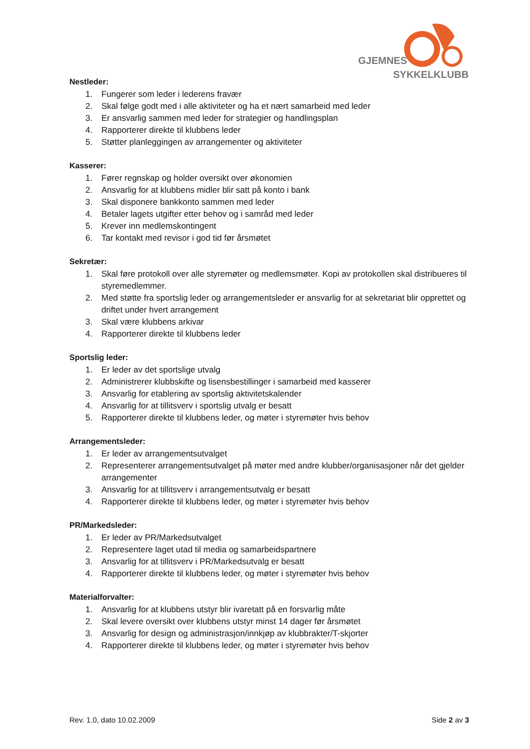GJEMNES
SYKKELKLUBB
Nestleder:
1. Fungerer som leder i lederens fravær
2. Skal følge godt med i alle aktiviteter og ha et nært samarbeid med leder
3. Er ansvarlig sammen med leder for strategier og handlingsplan
4. Rapporterer direkte til klubbens leder
5. Støtter planleggingen av arrangementer og aktiviteter
Kasserer:
1. Fører regnskap og holder oversikt over økonomien
2. Ansvarlig for at klubbens midler blir satt på konto i bank
3. Skal disponere bankkonto sammen med leder
4. Betaler lagets utgifter etter behov og i samråd med leder
5. Krever inn medlemskontingent
6. Tar kontakt med revisor i god tid før årsmøtet
Sekretær:
1. Skal føre protokoll over alle styremøter og medlemsmøter. Kopi av protokollen skal distribueres til styremedlemmer.
2. Med støtte fra sportslig leder og arrangementsleder er ansvarlig for at sekretariat blir opprettet og driftet under hvert arrangement
3. Skal være klubbens arkivar
4. Rapporterer direkte til klubbens leder
Sportslig leder:
1. Er leder av det sportslige utvalg
2. Administrerer klubbskifte og lisensbestillinger i samarbeid med kasserer
3. Ansvarlig for etablering av sportslig aktivitetskalender
4. Ansvarlig for at tillitsverv i sportslig utvalg er besatt
5. Rapporterer direkte til klubbens leder, og møter i styremøter hvis behov
Arrangementsleder:
1. Er leder av arrangementsutvalget
2. Representerer arrangementsutvalget på møter med andre klubber/organisasjoner når det gjelder arrangementer
3. Ansvarlig for at tillitsverv i arrangementsutvalg er besatt
4. Rapporterer direkte til klubbens leder, og møter i styremøter hvis behov
PR/Markedsleder:
1. Er leder av PR/Markedsutvalget
2. Representere laget utad til media og samarbeidspartnere
3. Ansvarlig for at tillitsverv i PR/Markedsutvalg er besatt
4. Rapporterer direkte til klubbens leder, og møter i styremøter hvis behov
Materialforvalter:
1. Ansvarlig for at klubbens utstyr blir ivaretatt på en forsvarlig måte
2. Skal levere oversikt over klubbens utstyr minst 14 dager før årsmøtet
3. Ansvarlig for design og administrasjon/innkjøp av klubbrakter/T-skjorter
4. Rapporterer direkte til klubbens leder, og møter i styremøter hvis behov
Rev. 1.0, dato 10.02.2009 Side 2 av 3